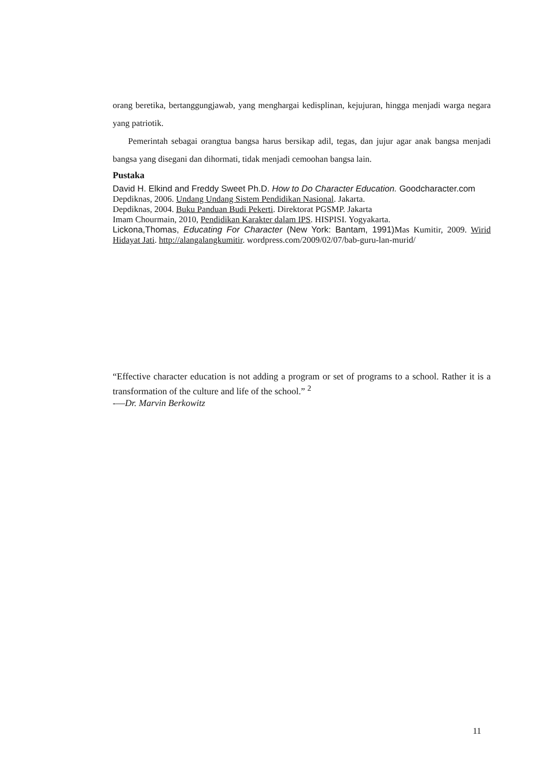orang beretika, bertanggungjawab, yang menghargai kedisplinan, kejujuran, hingga menjadi warga negara yang patriotik.
Pemerintah sebagai orangtua bangsa harus bersikap adil, tegas, dan jujur agar anak bangsa menjadi bangsa yang disegani dan dihormati, tidak menjadi cemoohan bangsa lain.
Pustaka
David H. Elkind and Freddy Sweet Ph.D. How to Do Character Education. Goodcharacter.com
Depdiknas, 2006. Undang Undang Sistem Pendidikan Nasional. Jakarta.
Depdiknas, 2004. Buku Panduan Budi Pekerti. Direktorat PGSMP. Jakarta
Imam Chourmain, 2010, Pendidikan Karakter dalam IPS. HISPISI. Yogyakarta.
Lickona,Thomas, Educating For Character (New York: Bantam, 1991) Mas Kumitir, 2009. Wirid Hidayat Jati. http://alangalangkumitir. wordpress.com/2009/02/07/bab-guru-lan-murid/
“Effective character education is not adding a program or set of programs to a school. Rather it is a transformation of the culture and life of the school.” <sup>2</sup>
-—Dr. Marvin Berkowitz
11